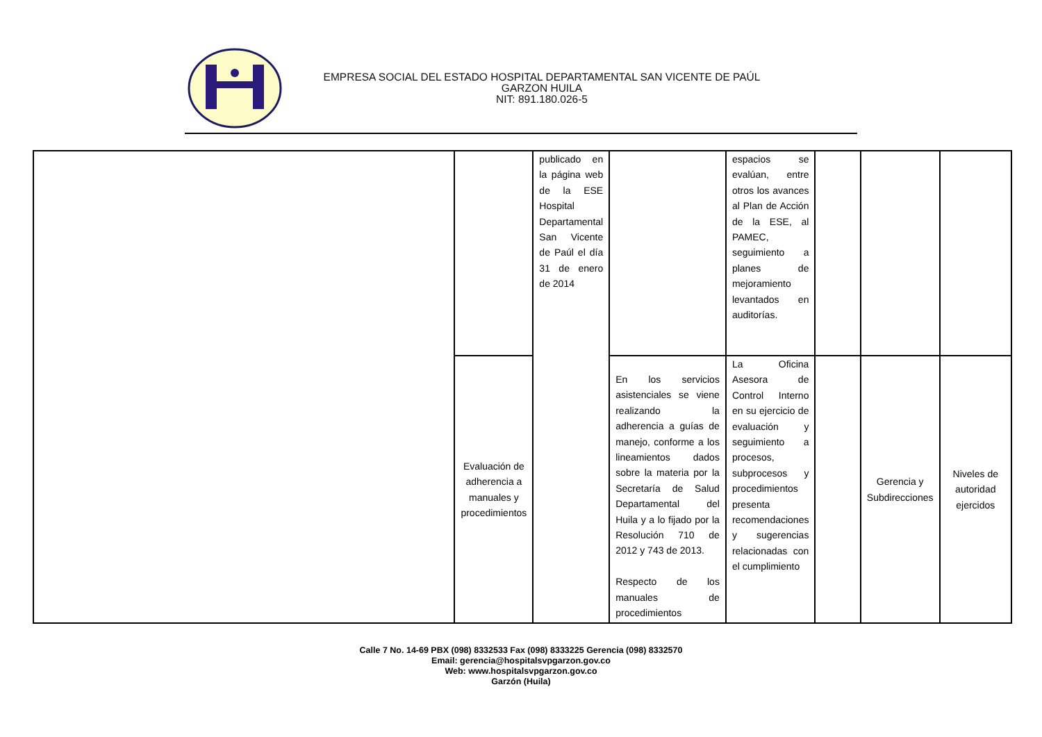EMPRESA SOCIAL DEL ESTADO HOSPITAL DEPARTAMENTAL SAN VICENTE DE PAÚL
GARZON HUILA
NIT: 891.180.026-5
| | | publicado en la página web de la ESE Hospital Departamental San Vicente de Paúl el día 31 de enero de 2014 | | espacios se evalúan, entre otros los avances al Plan de Acción de la ESE, al PAMEC, seguimiento a planes de mejoramiento levantados en auditorías. | | | |
| | Evaluación de adherencia a manuales y procedimientos | | En los servicios asistenciales se viene realizando la adherencia a guías de manejo, conforme a los lineamientos dados sobre la materia por la Secretaría de Salud Departamental del Huila y a lo fijado por la Resolución 710 de 2012 y 743 de 2013. Respecto de los manuales de procedimientos | La Oficina Asesora de Control Interno en su ejercicio de evaluación y seguimiento a procesos, subprocesos y procedimientos presenta recomendaciones y sugerencias relacionadas con el cumplimiento | | Gerencia y Subdirecciones | Niveles de autoridad ejercidos |
Calle 7 No. 14-69 PBX (098) 8332533 Fax (098) 8333225 Gerencia (098) 8332570
Email: gerencia@hospitalsvpgarzon.gov.co
Web: www.hospitalsvpgarzon.gov.co
Garzón (Huila)